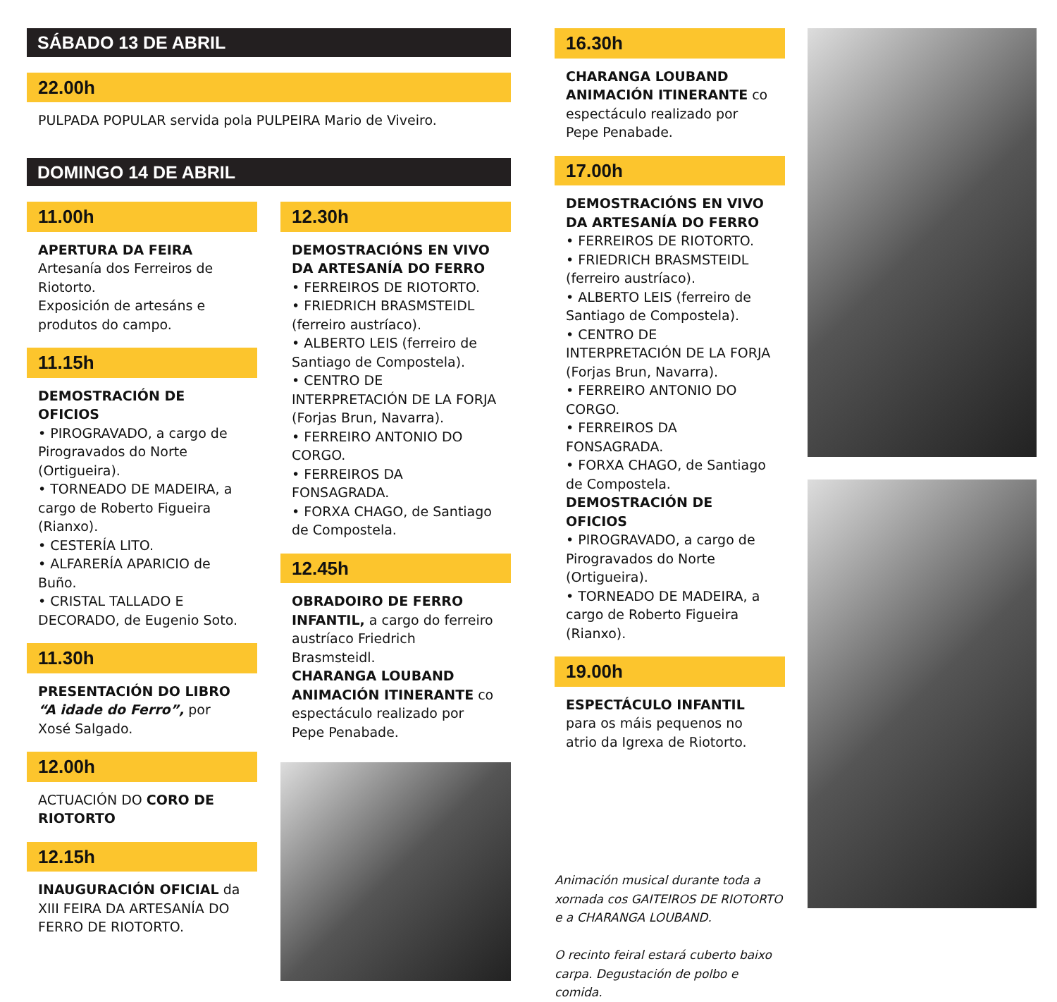SÁBADO 13 DE ABRIL
22.00h
PULPADA POPULAR servida pola PULPEIRA Mario de Viveiro.
DOMINGO 14 DE ABRIL
11.00h
APERTURA DA FEIRA
Artesanía dos Ferreiros de Riotorto.
Exposición de artesáns e produtos do campo.
11.15h
DEMOSTRACIÓN DE OFICIOS
• PIROGRAVADO, a cargo de Pirogravados do Norte (Ortigueira).
• TORNEADO DE MADEIRA, a cargo de Roberto Figueira (Rianxo).
• CESTERÍA LITO.
• ALFARERÍA APARICIO de Buño.
• CRISTAL TALLADO E DECORADO, de Eugenio Soto.
11.30h
PRESENTACIÓN DO LIBRO “A idade do Ferro”, por Xosé Salgado.
12.00h
ACTUACIÓN DO CORO DE RIOTORTO
12.15h
INAUGURACIÓN OFICIAL da XIII FEIRA DA ARTESANÍA DO FERRO DE RIOTORTO.
12.30h
DEMOSTRACIÓNS EN VIVO DA ARTESANÍA DO FERRO
• FERREIROS DE RIOTORTO.
• FRIEDRICH BRASMSTEIDL (ferreiro austríaco).
• ALBERTO LEIS (ferreiro de Santiago de Compostela).
• CENTRO DE INTERPRETACIÓN DE LA FORJA (Forjas Brun, Navarra).
• FERREIRO ANTONIO DO CORGO.
• FERREIROS DA FONSAGRADA.
• FORXA CHAGO, de Santiago de Compostela.
12.45h
OBRADOIRO DE FERRO INFANTIL, a cargo do ferreiro austríaco Friedrich Brasmsteidl.
CHARANGA LOUBAND ANIMACIÓN ITINERANTE co espectáculo realizado por Pepe Penabade.
16.30h
CHARANGA LOUBAND ANIMACIÓN ITINERANTE co espectáculo realizado por Pepe Penabade.
17.00h
DEMOSTRACIÓNS EN VIVO DA ARTESANÍA DO FERRO
• FERREIROS DE RIOTORTO.
• FRIEDRICH BRASMSTEIDL (ferreiro austríaco).
• ALBERTO LEIS (ferreiro de Santiago de Compostela).
• CENTRO DE INTERPRETACIÓN DE LA FORJA (Forjas Brun, Navarra).
• FERREIRO ANTONIO DO CORGO.
• FERREIROS DA FONSAGRADA.
• FORXA CHAGO, de Santiago de Compostela.
DEMOSTRACIÓN DE OFICIOS
• PIROGRAVADO, a cargo de Pirogravados do Norte (Ortigueira).
• TORNEADO DE MADEIRA, a cargo de Roberto Figueira (Rianxo).
19.00h
ESPECTÁCULO INFANTIL para os máis pequenos no atrio da Igrexa de Riotorto.
Animación musical durante toda a xornada cos GAITEIROS DE RIOTORTO e a CHARANGA LOUBAND.
O recinto feiral estará cuberto baixo carpa. Degustación de polbo e comida.